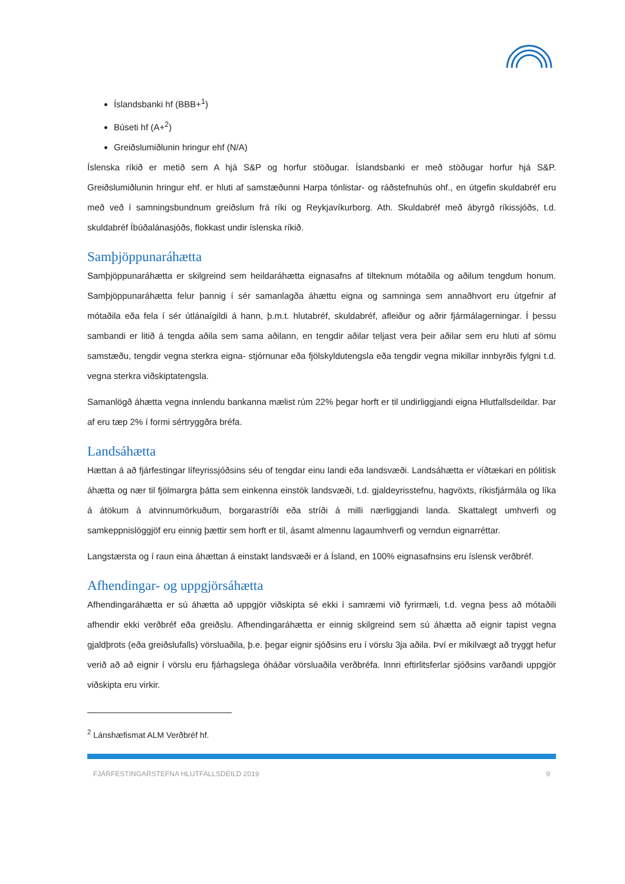Íslandsbanki hf (BBB+<sup>1</sup>)
Búseti hf (A+<sup>2</sup>)
Greiðslumiðlunin hringur ehf (N/A)
Íslenska ríkið er metið sem A hjá S&P og horfur stöðugar. Íslandsbanki er með stöðugar horfur hjá S&P. Greiðslumiðlunin hringur ehf. er hluti af samstæðunni Harpa tónlistar- og ráðstefnuhús ohf., en útgefin skuldabréf eru með veð í samningsbundnum greiðslum frá ríki og Reykjavíkurborg. Ath. Skuldabréf með ábyrgð ríkissjóðs, t.d. skuldabréf Íbúðalánasjóðs, flokkast undir íslenska ríkið.
Samþjöppunaráhætta
Samþjöppunaráhætta er skilgreind sem heildaráhætta eignasafns af tilteknum mótaðila og aðilum tengdum honum. Samþjöppunaráhætta felur þannig í sér samanlagða áhættu eigna og samninga sem annaðhvort eru útgefnir af mótaðila eða fela í sér útlánaígildi á hann, þ.m.t. hlutabréf, skuldabréf, afleiður og aðrir fjármálagerningar. Í þessu sambandi er litið á tengda aðila sem sama aðilann, en tengdir aðilar teljast vera þeir aðilar sem eru hluti af sömu samstæðu, tengdir vegna sterkra eigna- stjórnunar eða fjölskyldutengsla eða tengdir vegna mikillar innbyrðis fylgni t.d. vegna sterkra viðskiptatengsla.
Samanlögð áhætta vegna innlendu bankanna mælist rúm 22% þegar horft er til undirliggjandi eigna Hlutfallsdeildar. Þar af eru tæp 2% í formi sértryggðra bréfa.
Landsáhætta
Hættan á að fjárfestingar lífeyrissjóðsins séu of tengdar einu landi eða landsvæði. Landsáhætta er víðtækari en pólitísk áhætta og nær til fjölmargra þátta sem einkenna einstök landsvæði, t.d. gjaldeyrisstefnu, hagvöxts, ríkisfjármála og líka á átökum á atvinnumörkuðum, borgarastríði eða stríði á milli nærliggjandi landa. Skattalegt umhverfi og samkeppnislöggjöf eru einnig þættir sem horft er til, ásamt almennu lagaumhverfi og verndun eignarréttar.
Langstærsta og í raun eina áhættan á einstakt landsvæði er á Ísland, en 100% eignasafnsins eru íslensk verðbréf.
Afhendingar- og uppgjörsáhætta
Afhendingaráhætta er sú áhætta að uppgjör viðskipta sé ekki í samræmi við fyrirmæli, t.d. vegna þess að mótaðili afhendir ekki verðbréf eða greiðslu. Afhendingaráhætta er einnig skilgreind sem sú áhætta að eignir tapist vegna gjaldþrots (eða greiðslufalls) vörsluaðila, þ.e. þegar eignir sjóðsins eru í vörslu 3ja aðila. Því er mikilvægt að tryggt hefur verið að að eignir í vörslu eru fjárhagslega óháðar vörsluaðila verðbréfa. Innri eftirlitsferlar sjóðsins varðandi uppgjör viðskipta eru virkir.
<sup>2</sup> Lánshæfismat ALM Verðbréf hf.
FJÁRFESTINGARSTEFNA HLUTFALLSDEILD 2019 9